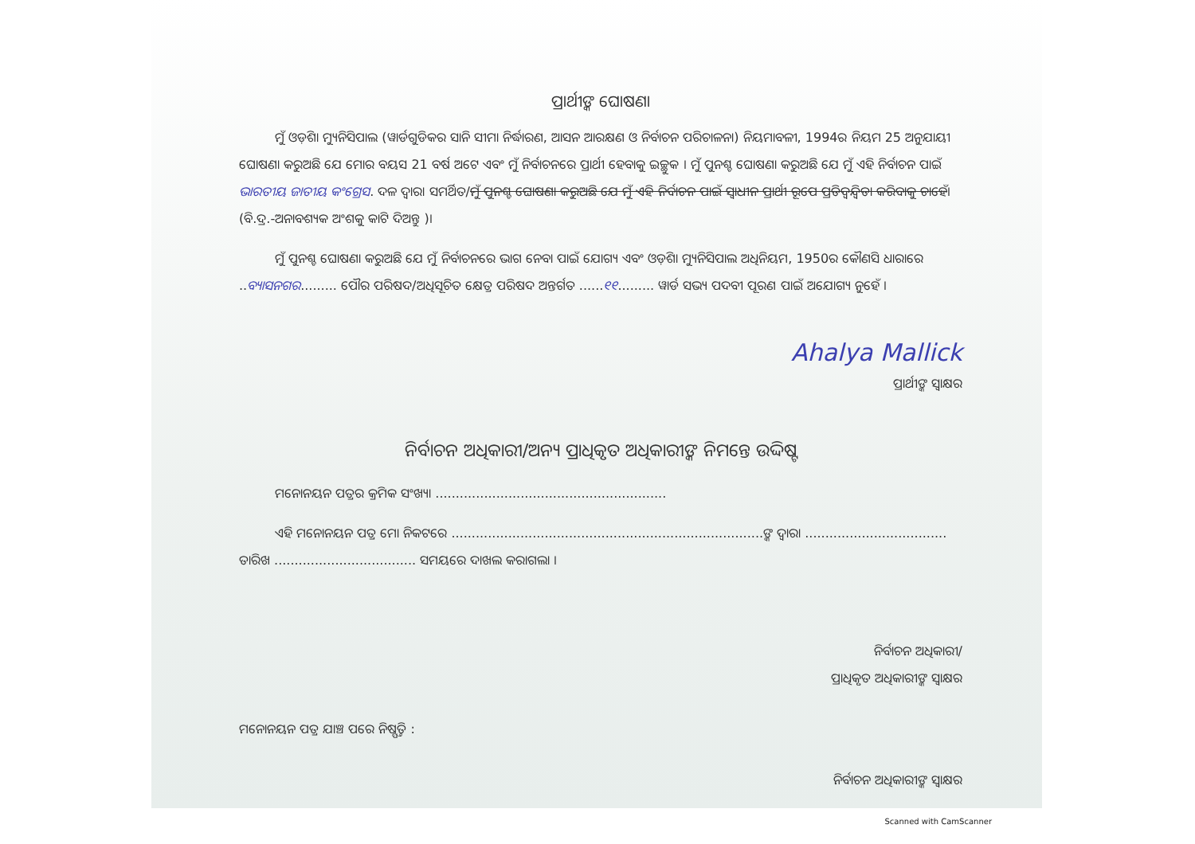ପ୍ରାର୍ଥୀଙ୍କ ଘୋଷଣା
ମୁଁ ଓଡ଼ିଶା ମ୍ୟୁନିସିପାଲ (ୱାର୍ଡଗୁଡିକର ସାନି ସୀମା ନିର୍ଦ୍ଧାରଣ, ଆସନ ଆରକ୍ଷଣ ଓ ନିର୍ବାଚନ ପରିଚାଳନା) ନିୟମାବଳୀ, 1994ର ନିୟମ 25 ଅନୁଯାୟୀ ଘୋଷଣା କରୁଅଛି ଯେ ମୋର ବୟସ 21 ବର୍ଷ ଅଟେ ଏବଂ ମୁଁ ନିର୍ବାଚନରେ ପ୍ରାର୍ଥୀ ହେବାକୁ ଇଚ୍ଛୁକ । ମୁଁ ପୁନଶ୍ଚ ଘୋଷଣା କରୁଅଛି ଯେ ମୁଁ ଏହି ନିର୍ବାଚନ ପାଇଁ ଭାରତୀୟ ଜାତୀୟ କଂଗ୍ରେସ. ଦଳ ଦ୍ୱାରା ସମର୍ଥିତ/ମୁଁ ପୁନଶ୍ଚ ଘୋଷଣା କରୁଅଛି ଯେ ମୁଁ ଏହି ନିର୍ବାଚନ ପାଇଁ ସ୍ୱାଧୀନ ପ୍ରାର୍ଥୀ ରୂପେ ପ୍ରତିଦ୍ୱନ୍ଦ୍ୱିତା କରିବାକୁ ଚାହେଁ। (ବି.ଦ୍ର.-ଅନାବଶ୍ୟକ ଅଂଶକୁ କାଟି ଦିଅନ୍ତୁ )।
ମୁଁ ପୁନଶ୍ଚ ଘୋଷଣା କରୁଅଛି ଯେ ମୁଁ ନିର୍ବାଚନରେ ଭାଗ ନେବା ପାଇଁ ଯୋଗ୍ୟ ଏବଂ ଓଡ଼ିଶା ମ୍ୟୁନିସିପାଲ ଅଧିନିୟମ, 1950ର କୌଣସି ଧାରାରେ ..ବ୍ୟାସନଗର......... ପୌର ପରିଷଦ/ଅଧିସୂଚିତ କ୍ଷେତ୍ର ପରିଷଦ ଅନ୍ତର୍ଗତ ......୧୧......... ୱାର୍ଡ ସଭ୍ୟ ପଦବୀ ପୂରଣ ପାଇଁ ଅଯୋଗ୍ୟ ନୁହେଁ ।
Ahalya Mallick
ପ୍ରାର୍ଥୀଙ୍କ ସ୍ୱାକ୍ଷର
ନିର୍ବାଚନ ଅଧିକାରୀ/ଅନ୍ୟ ପ୍ରାଧିକୃତ ଅଧିକାରୀଙ୍କ ନିମନ୍ତେ ଉଦ୍ଦିଷ୍ଟ
ମନୋନୟନ ପତ୍ରର କ୍ରମିକ ସଂଖ୍ୟା .........................................................
ଏହି ମନୋନୟନ ପତ୍ର ମୋ ନିକଟରେ .............................................................................ଙ୍କ ଦ୍ୱାରା ................................... ତାରିଖ ................................... ସମୟରେ ଦାଖଲ କରାଗଲା ।
ନିର୍ବାଚନ ଅଧିକାରୀ/
ପ୍ରାଧିକୃତ ଅଧିକାରୀଙ୍କ ସ୍ୱାକ୍ଷର
ମନୋନୟନ ପତ୍ର ଯାଞ୍ଚ ପରେ ନିଷ୍ପତ୍ତି :
ନିର୍ବାଚନ ଅଧିକାରୀଙ୍କ ସ୍ୱାକ୍ଷର
Scanned with CamScanner